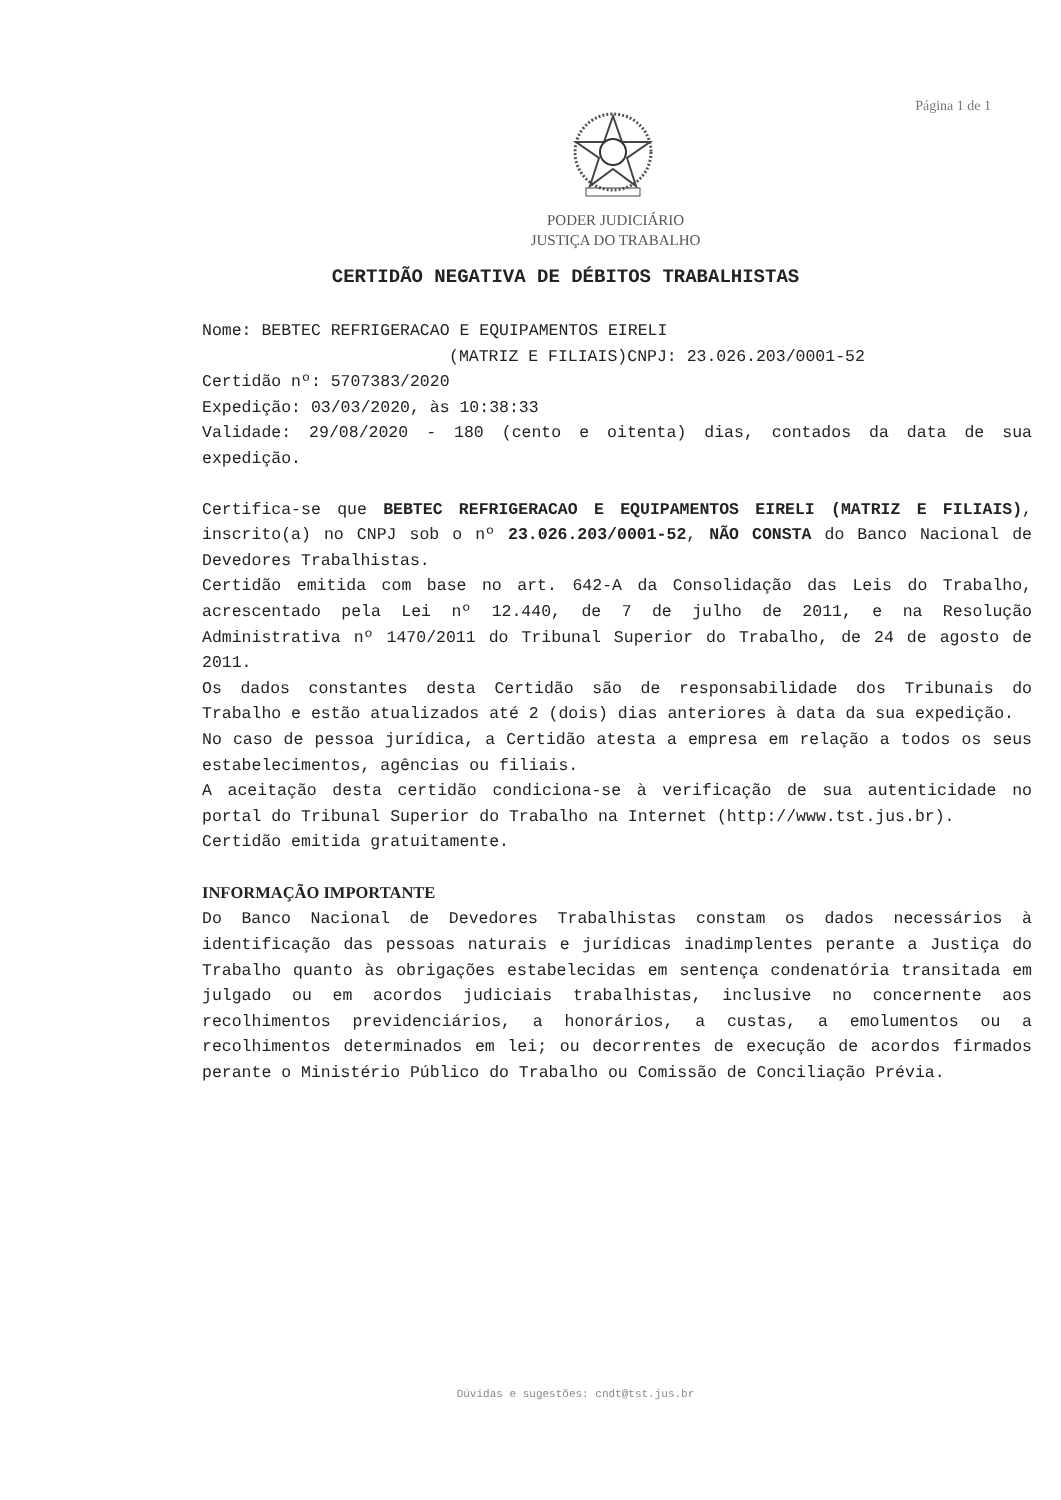Página 1 de 1
PODER JUDICIÁRIO
JUSTIÇA DO TRABALHO
CERTIDÃO NEGATIVA DE DÉBITOS TRABALHISTAS
Nome: BEBTEC REFRIGERACAO E EQUIPAMENTOS EIRELI
(MATRIZ E FILIAIS)CNPJ: 23.026.203/0001-52
Certidão nº: 5707383/2020
Expedição: 03/03/2020, às 10:38:33
Validade: 29/08/2020 - 180 (cento e oitenta) dias, contados da data de sua expedição.
Certifica-se que BEBTEC REFRIGERACAO E EQUIPAMENTOS EIRELI (MATRIZ E FILIAIS), inscrito(a) no CNPJ sob o nº 23.026.203/0001-52, NÃO CONSTA do Banco Nacional de Devedores Trabalhistas.
Certidão emitida com base no art. 642-A da Consolidação das Leis do Trabalho, acrescentado pela Lei nº 12.440, de 7 de julho de 2011, e na Resolução Administrativa nº 1470/2011 do Tribunal Superior do Trabalho, de 24 de agosto de 2011.
Os dados constantes desta Certidão são de responsabilidade dos Tribunais do Trabalho e estão atualizados até 2 (dois) dias anteriores à data da sua expedição.
No caso de pessoa jurídica, a Certidão atesta a empresa em relação a todos os seus estabelecimentos, agências ou filiais.
A aceitação desta certidão condiciona-se à verificação de sua autenticidade no portal do Tribunal Superior do Trabalho na Internet (http://www.tst.jus.br).
Certidão emitida gratuitamente.
INFORMAÇÃO IMPORTANTE
Do Banco Nacional de Devedores Trabalhistas constam os dados necessários à identificação das pessoas naturais e jurídicas inadimplentes perante a Justiça do Trabalho quanto às obrigações estabelecidas em sentença condenatória transitada em julgado ou em acordos judiciais trabalhistas, inclusive no concernente aos recolhimentos previdenciários, a honorários, a custas, a emolumentos ou a recolhimentos determinados em lei; ou decorrentes de execução de acordos firmados perante o Ministério Público do Trabalho ou Comissão de Conciliação Prévia.
Dúvidas e sugestões: cndt@tst.jus.br